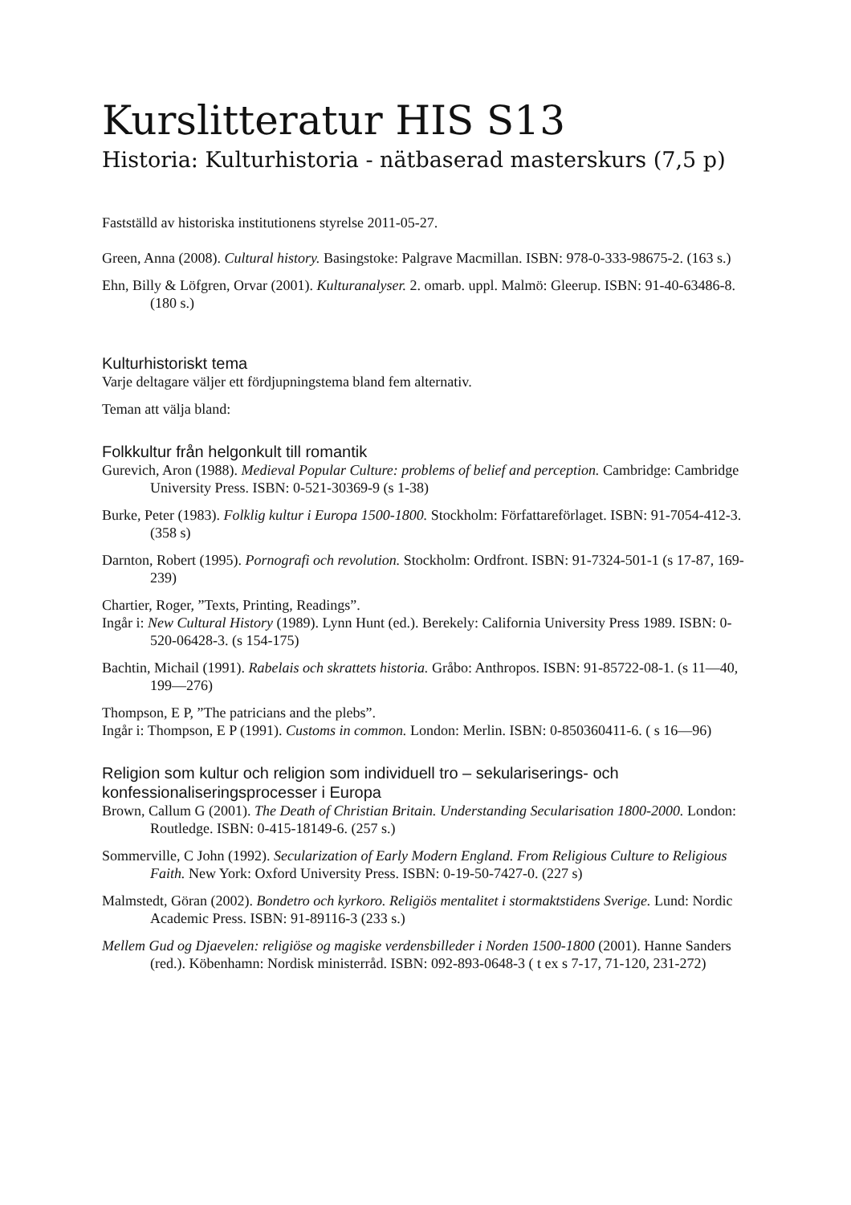Kurslitteratur HIS S13
Historia: Kulturhistoria - nätbaserad masterskurs (7,5 p)
Fastställd av historiska institutionens styrelse 2011-05-27.
Green, Anna (2008). Cultural history. Basingstoke: Palgrave Macmillan. ISBN: 978-0-333-98675-2. (163 s.)
Ehn, Billy & Löfgren, Orvar (2001). Kulturanalyser. 2. omarb. uppl. Malmö: Gleerup. ISBN: 91-40-63486-8. (180 s.)
Kulturhistoriskt tema
Varje deltagare väljer ett fördjupningstema bland fem alternativ.
Teman att välja bland:
Folkkultur från helgonkult till romantik
Gurevich, Aron (1988). Medieval Popular Culture: problems of belief and perception. Cambridge: Cambridge University Press. ISBN: 0-521-30369-9 (s 1-38)
Burke, Peter (1983). Folklig kultur i Europa 1500-1800. Stockholm: Författareförlaget. ISBN: 91-7054-412-3. (358 s)
Darnton, Robert (1995). Pornografi och revolution. Stockholm: Ordfront. ISBN: 91-7324-501-1 (s 17-87, 169-239)
Chartier, Roger, ”Texts, Printing, Readings”.
Ingår i: New Cultural History (1989). Lynn Hunt (ed.). Berekely: California University Press 1989. ISBN: 0-520-06428-3. (s 154-175)
Bachtin, Michail (1991). Rabelais och skrattets historia. Gråbo: Anthropos. ISBN: 91-85722-08-1. (s 11—40, 199—276)
Thompson, E P, ”The patricians and the plebs”.
Ingår i: Thompson, E P (1991). Customs in common. London: Merlin. ISBN: 0-850360411-6. ( s 16—96)
Religion som kultur och religion som individuell tro – sekulariserings- och konfessionaliseringsprocesser i Europa
Brown, Callum G (2001). The Death of Christian Britain. Understanding Secularisation 1800-2000. London: Routledge. ISBN: 0-415-18149-6. (257 s.)
Sommerville, C John (1992). Secularization of Early Modern England. From Religious Culture to Religious Faith. New York: Oxford University Press. ISBN: 0-19-50-7427-0. (227 s)
Malmstedt, Göran (2002). Bondetro och kyrkoro. Religiös mentalitet i stormaktstidens Sverige. Lund: Nordic Academic Press. ISBN: 91-89116-3 (233 s.)
Mellem Gud og Djaevelen: religiöse og magiske verdensbilleder i Norden 1500-1800 (2001). Hanne Sanders (red.). Köbenhamn: Nordisk ministerråd. ISBN: 092-893-0648-3 ( t ex s 7-17, 71-120, 231-272)